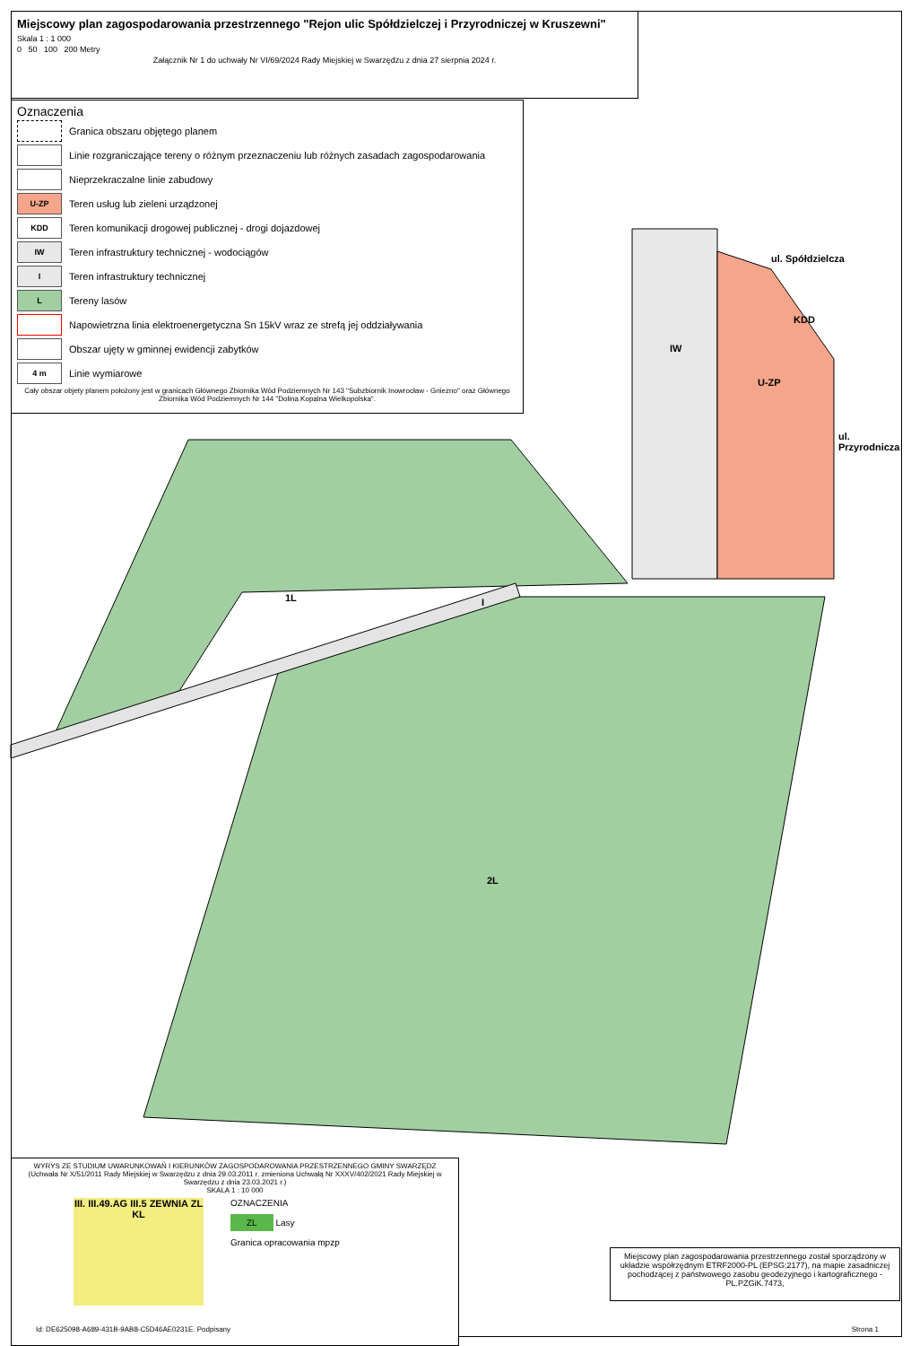Miejscowy plan zagospodarowania przestrzennego "Rejon ulic Spółdzielczej i Przyrodniczej w Kruszewni"
Skala 1 : 1 000
0 50 100 200 Metry
Załącznik Nr 1 do uchwały Nr VI/69/2024 Rady Miejskiej w Swarzędzu z dnia 27 sierpnia 2024 r.
Oznaczenia
Granica obszaru objętego planem
Linie rozgraniczające tereny o różnym przeznaczeniu lub różnych zasadach zagospodarowania
Nieprzekraczalne linie zabudowy
U-ZP
Teren usług lub zieleni urządzonej
KDD
Teren komunikacji drogowej publicznej - drogi dojazdowej
IW
Teren infrastruktury technicznej - wodociągów
I
Teren infrastruktury technicznej
L
Tereny lasów
Napowietrzna linia elektroenergetyczna Sn 15kV wraz ze strefą jej oddziaływania
Obszar ujęty w gminnej ewidencji zabytków
4 m
Linie wymiarowe
Cały obszar objety planem położony jest w granicach Głównego Zbiornika Wód Podziemnych Nr 143 "Subzbiornik Inowrocław - Gniezno" oraz Głównego Zbiornika Wód Podziemnych Nr 144 "Dolina Kopalna Wielkopolska".
IW
U-ZP
KDD
ul. Spółdzielcza
ul. Przyrodnicza
1L I
2L
WYRYS ZE STUDIUM UWARUNKOWAŃ I KIERUNKÓW ZAGOSPODAROWANIA PRZESTRZENNEGO GMINY SWARZĘDZ
(Uchwała Nr X/51/2011 Rady Miejskiej w Swarzędzu z dnia 29.03.2011 r. zmieniona Uchwałą Nr XXXV/402/2021 Rady Miejskiej w Swarzędzu z dnia 23.03.2021 r.)
SKALA 1 : 10 000
III. III.49.AG III.5 ZEWNIA ZL KL
OZNACZENIA
ZL Lasy
Granica opracowania mpzp
Miejscowy plan zagospodarowania przestrzennego został sporządzony w układzie współrzędnym ETRF2000-PL (EPSG:2177), na mapie zasadniczej pochodzącej z państwowego zasobu geodezyjnego i kartograficznego - PL.PZGiK.7473,
Id: DE625098-A689-431B-9AB8-C5D46AE0231E. Podpisany Strona 1